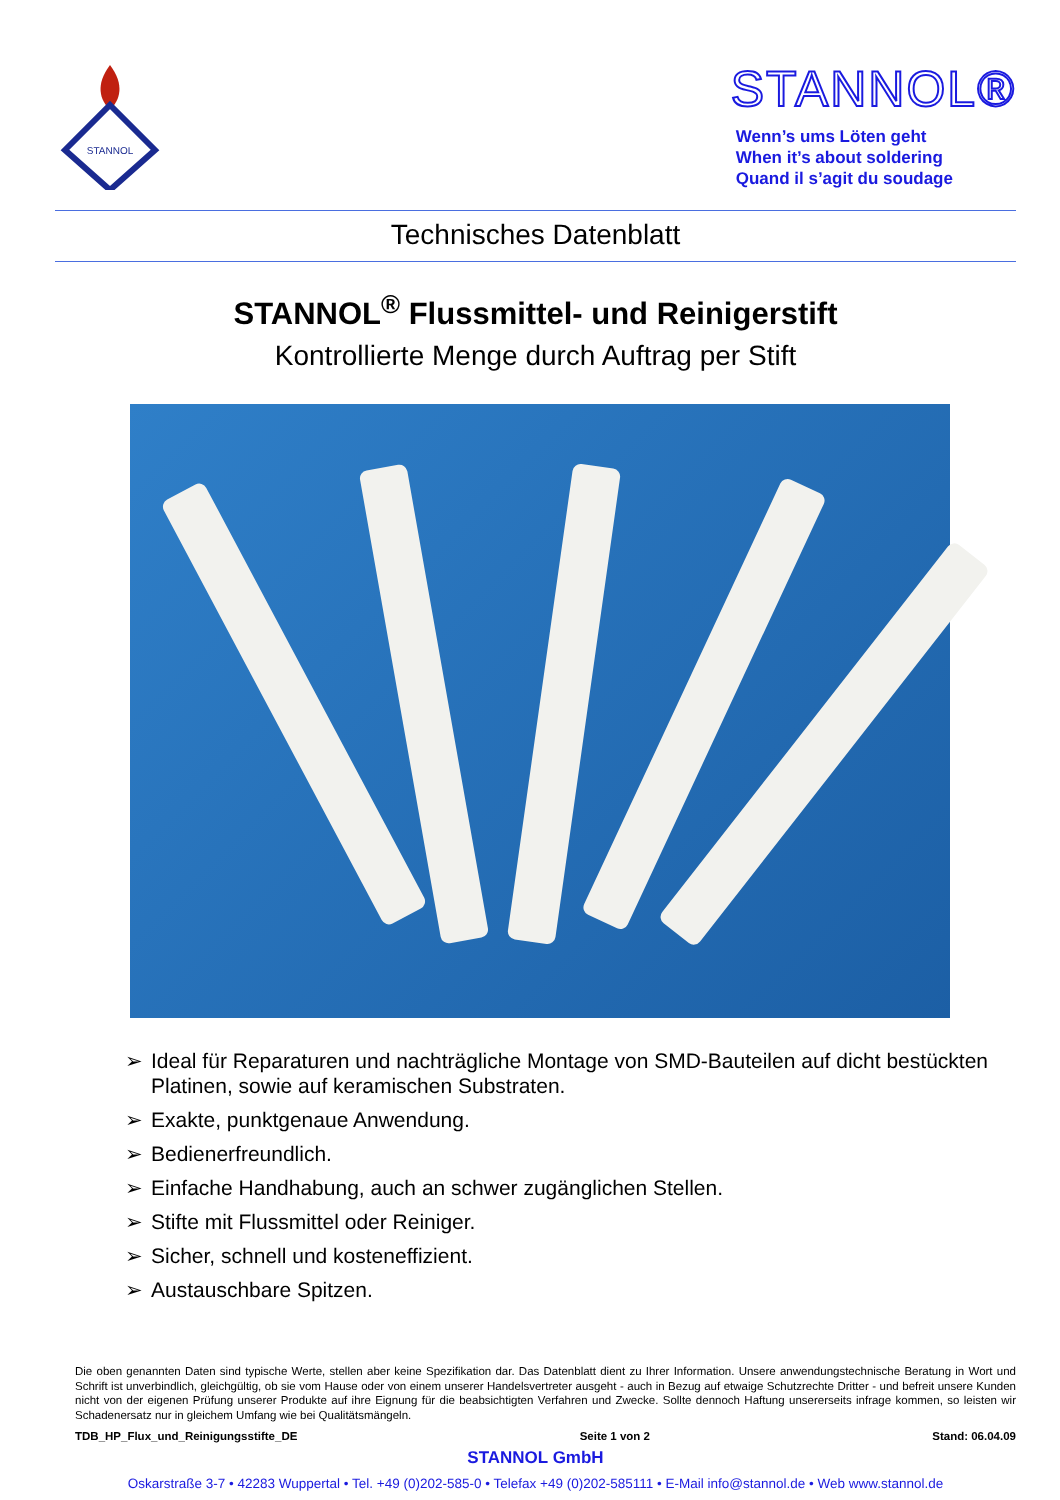STANNOL
STANNOL®
Wenn’s ums Löten geht
When it’s about soldering
Quand il s’agit du soudage
Technisches Datenblatt
STANNOL<sup>®</sup> Flussmittel- und Reinigerstift
Kontrollierte Menge durch Auftrag per Stift
➢ Ideal für Reparaturen und nachträgliche Montage von SMD-Bauteilen auf dicht bestückten Platinen, sowie auf keramischen Substraten.
➢ Exakte, punktgenaue Anwendung.
➢ Bedienerfreundlich.
➢ Einfache Handhabung, auch an schwer zugänglichen Stellen.
➢ Stifte mit Flussmittel oder Reiniger.
➢ Sicher, schnell und kosteneffizient.
➢ Austauschbare Spitzen.
Die oben genannten Daten sind typische Werte, stellen aber keine Spezifikation dar. Das Datenblatt dient zu Ihrer Information. Unsere anwendungstechnische Beratung in Wort und Schrift ist unverbindlich, gleichgültig, ob sie vom Hause oder von einem unserer Handelsvertreter ausgeht - auch in Bezug auf etwaige Schutzrechte Dritter - und befreit unsere Kunden nicht von der eigenen Prüfung unserer Produkte auf ihre Eignung für die beabsichtigten Verfahren und Zwecke. Sollte dennoch Haftung unsererseits infrage kommen, so leisten wir Schadenersatz nur in gleichem Umfang wie bei Qualitätsmängeln.
TDB_HP_Flux_und_Reinigungsstifte_DE Seite 1 von 2 Stand: 06.04.09
STANNOL GmbH
Oskarstraße 3-7 • 42283 Wuppertal • Tel. +49 (0)202-585-0 • Telefax +49 (0)202-585111 • E-Mail info@stannol.de • Web www.stannol.de